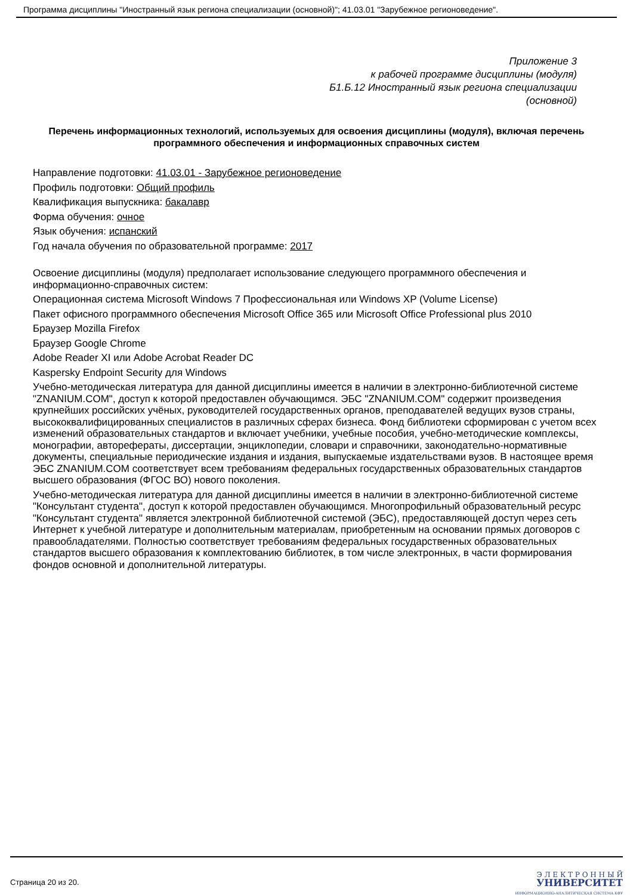Программа дисциплины "Иностранный язык региона специализации (основной)"; 41.03.01 "Зарубежное регионоведение".
Приложение 3
к рабочей программе дисциплины (модуля)
Б1.Б.12 Иностранный язык региона специализации
(основной)
Перечень информационных технологий, используемых для освоения дисциплины (модуля), включая перечень программного обеспечения и информационных справочных систем
Направление подготовки: 41.03.01 - Зарубежное регионоведение
Профиль подготовки: Общий профиль
Квалификация выпускника: бакалавр
Форма обучения: очное
Язык обучения: испанский
Год начала обучения по образовательной программе: 2017
Освоение дисциплины (модуля) предполагает использование следующего программного обеспечения и информационно-справочных систем:
Операционная система Microsoft Windows 7 Профессиональная или Windows XP (Volume License)
Пакет офисного программного обеспечения Microsoft Office 365 или Microsoft Office Professional plus 2010
Браузер Mozilla Firefox
Браузер Google Chrome
Adobe Reader XI или Adobe Acrobat Reader DC
Kaspersky Endpoint Security для Windows
Учебно-методическая литература для данной дисциплины имеется в наличии в электронно-библиотечной системе "ZNANIUM.COM", доступ к которой предоставлен обучающимся. ЭБС "ZNANIUM.COM" содержит произведения крупнейших российских учёных, руководителей государственных органов, преподавателей ведущих вузов страны, высококвалифицированных специалистов в различных сферах бизнеса. Фонд библиотеки сформирован с учетом всех изменений образовательных стандартов и включает учебники, учебные пособия, учебно-методические комплексы, монографии, авторефераты, диссертации, энциклопедии, словари и справочники, законодательно-нормативные документы, специальные периодические издания и издания, выпускаемые издательствами вузов. В настоящее время ЭБС ZNANIUM.COM соответствует всем требованиям федеральных государственных образовательных стандартов высшего образования (ФГОС ВО) нового поколения.
Учебно-методическая литература для данной дисциплины имеется в наличии в электронно-библиотечной системе "Консультант студента", доступ к которой предоставлен обучающимся. Многопрофильный образовательный ресурс "Консультант студента" является электронной библиотечной системой (ЭБС), предоставляющей доступ через сеть Интернет к учебной литературе и дополнительным материалам, приобретенным на основании прямых договоров с правообладателями. Полностью соответствует требованиям федеральных государственных образовательных стандартов высшего образования к комплектованию библиотек, в том числе электронных, в части формирования фондов основной и дополнительной литературы.
Страница 20 из 20.
Э Л Е К Т Р О Н Н Ы Й
УНИВЕРСИТЕТ
ИНФОРМАЦИОННО-АНАЛИТИЧЕСКАЯ СИСТЕМА КФУ